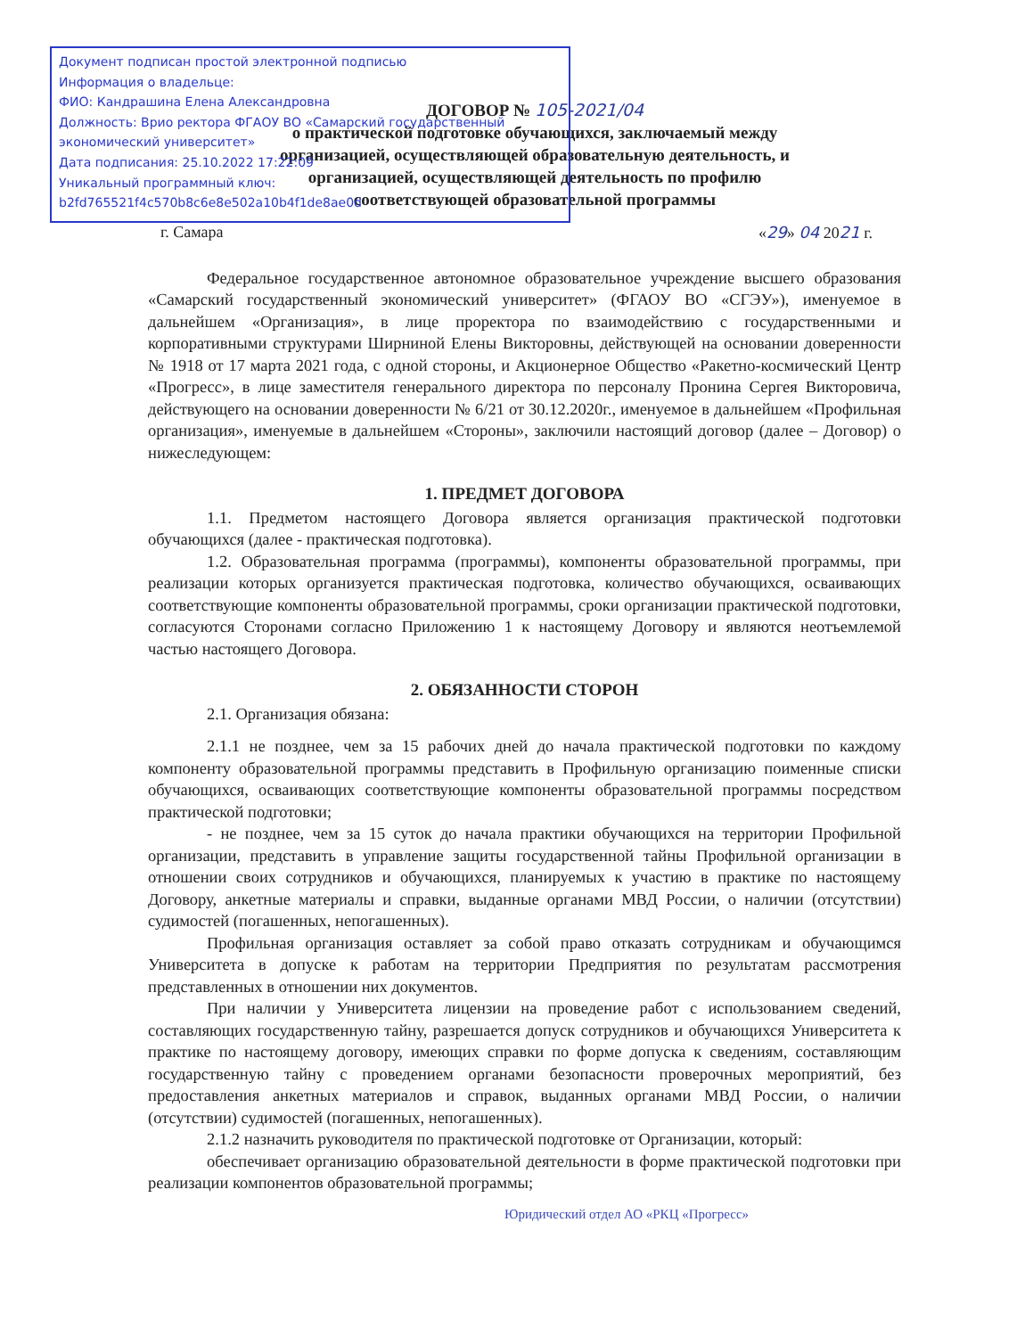Документ подписан простой электронной подписью
Информация о владельце:
ФИО: Кандрашина Елена Александровна
Должность: Врио ректора ФГАОУ ВО «Самарский государственный экономический университет»
Дата подписания: 25.10.2022 17:22:09
Уникальный программный ключ:
b2fd765521f4c570b8c6e8e502a10b4f1de8ae0d
ДОГОВОР № 105-2021/04
о практической подготовке обучающихся, заключаемый между организацией, осуществляющей образовательную деятельность, и организацией, осуществляющей деятельность по профилю соответствующей образовательной программы
г. Самара «29» 04 2021 г.
Федеральное государственное автономное образовательное учреждение высшего образования «Самарский государственный экономический университет» (ФГАОУ ВО «СГЭУ»), именуемое в дальнейшем «Организация», в лице проректора по взаимодействию с государственными и корпоративными структурами Ширниной Елены Викторовны, действующей на основании доверенности № 1918 от 17 марта 2021 года, с одной стороны, и Акционерное Общество «Ракетно-космический Центр «Прогресс», в лице заместителя генерального директора по персоналу Пронина Сергея Викторовича, действующего на основании доверенности № 6/21 от 30.12.2020г., именуемое в дальнейшем «Профильная организация», именуемые в дальнейшем «Стороны», заключили настоящий договор (далее – Договор) о нижеследующем:
1. ПРЕДМЕТ ДОГОВОРА
1.1. Предметом настоящего Договора является организация практической подготовки обучающихся (далее - практическая подготовка).
1.2. Образовательная программа (программы), компоненты образовательной программы, при реализации которых организуется практическая подготовка, количество обучающихся, осваивающих соответствующие компоненты образовательной программы, сроки организации практической подготовки, согласуются Сторонами согласно Приложению 1 к настоящему Договору и являются неотъемлемой частью настоящего Договора.
2. ОБЯЗАННОСТИ СТОРОН
2.1. Организация обязана:
2.1.1 не позднее, чем за 15 рабочих дней до начала практической подготовки по каждому компоненту образовательной программы представить в Профильную организацию поименные списки обучающихся, осваивающих соответствующие компоненты образовательной программы посредством практической подготовки;
- не позднее, чем за 15 суток до начала практики обучающихся на территории Профильной организации, представить в управление защиты государственной тайны Профильной организации в отношении своих сотрудников и обучающихся, планируемых к участию в практике по настоящему Договору, анкетные материалы и справки, выданные органами МВД России, о наличии (отсутствии) судимостей (погашенных, непогашенных).
Профильная организация оставляет за собой право отказать сотрудникам и обучающимся Университета в допуске к работам на территории Предприятия по результатам рассмотрения представленных в отношении них документов.
При наличии у Университета лицензии на проведение работ с использованием сведений, составляющих государственную тайну, разрешается допуск сотрудников и обучающихся Университета к практике по настоящему договору, имеющих справки по форме допуска к сведениям, составляющим государственную тайну с проведением органами безопасности проверочных мероприятий, без предоставления анкетных материалов и справок, выданных органами МВД России, о наличии (отсутствии) судимостей (погашенных, непогашенных).
2.1.2 назначить руководителя по практической подготовке от Организации, который:
обеспечивает организацию образовательной деятельности в форме практической подготовки при реализации компонентов образовательной программы;
Юридический отдел АО «РКЦ «Прогресс»